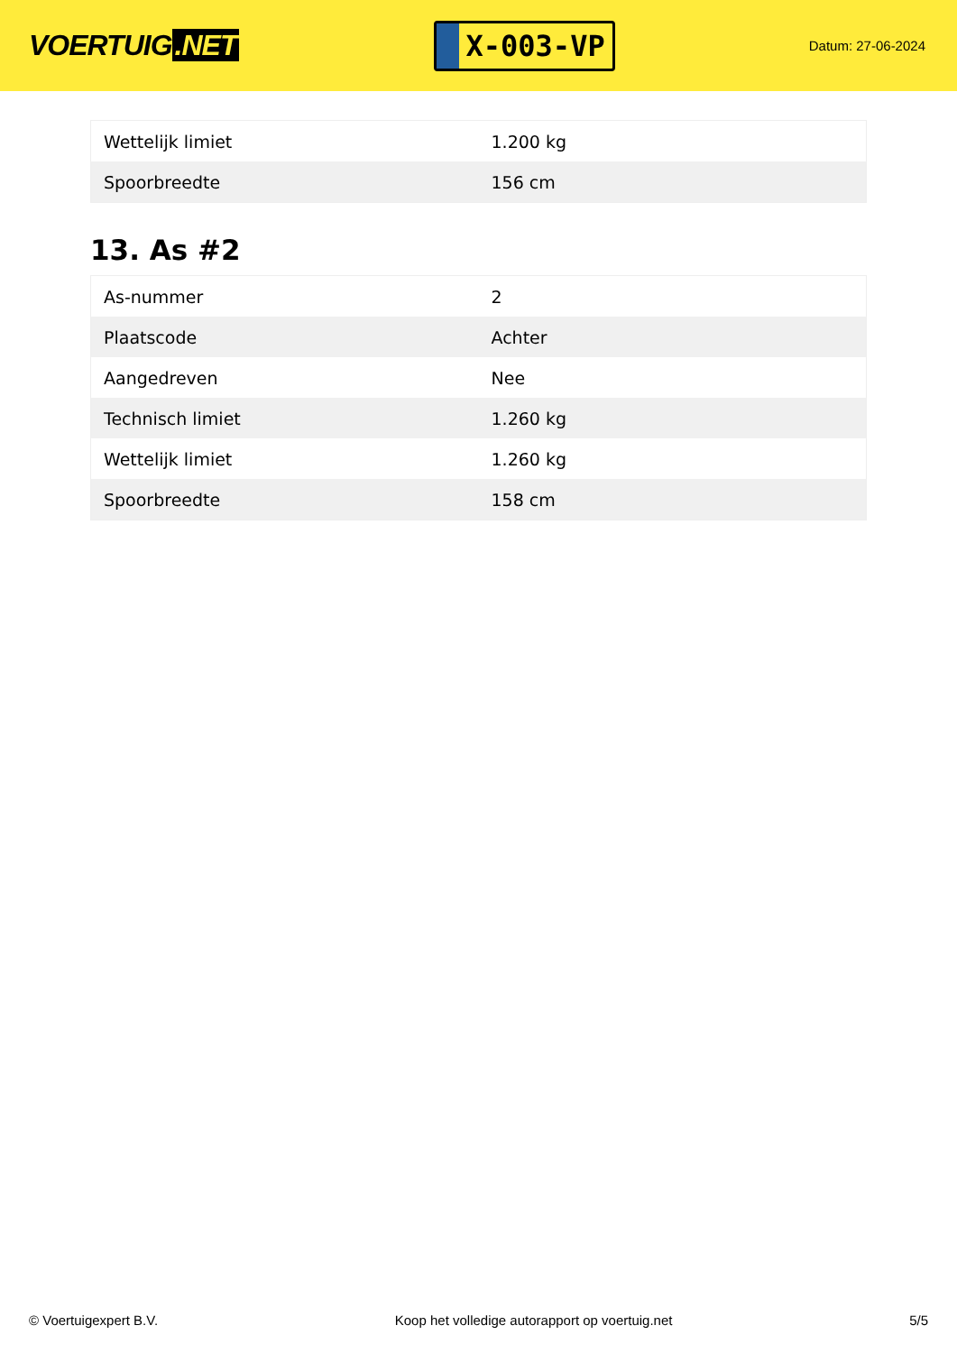VOERTUIG.NET
X-003-VP
Datum: 27-06-2024
| Wettelijk limiet | 1.200 kg |
| Spoorbreedte | 156 cm |
13. As #2
| As-nummer | 2 |
| Plaatscode | Achter |
| Aangedreven | Nee |
| Technisch limiet | 1.260 kg |
| Wettelijk limiet | 1.260 kg |
| Spoorbreedte | 158 cm |
© Voertuigexpert B.V. Koop het volledige autorapport op voertuig.net 5/5